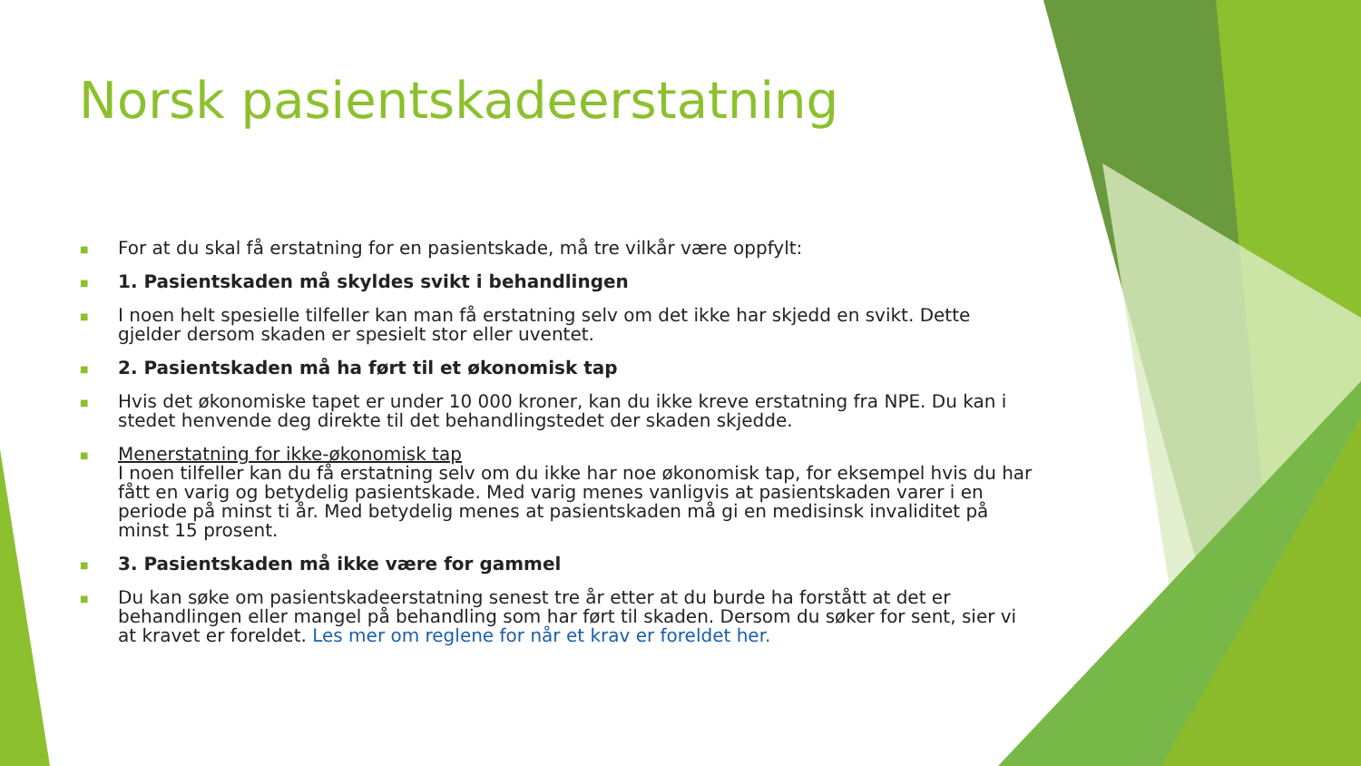Norsk pasientskadeerstatning
■ For at du skal få erstatning for en pasientskade, må tre vilkår være oppfylt:
■ 1. Pasientskaden må skyldes svikt i behandlingen
■ I noen helt spesielle tilfeller kan man få erstatning selv om det ikke har skjedd en svikt. Dette gjelder dersom skaden er spesielt stor eller uventet.
■ 2. Pasientskaden må ha ført til et økonomisk tap
■ Hvis det økonomiske tapet er under 10 000 kroner, kan du ikke kreve erstatning fra NPE. Du kan i stedet henvende deg direkte til det behandlingstedet der skaden skjedde.
■ Menerstatning for ikke-økonomisk tap
I noen tilfeller kan du få erstatning selv om du ikke har noe økonomisk tap, for eksempel hvis du har fått en varig og betydelig pasientskade. Med varig menes vanligvis at pasientskaden varer i en periode på minst ti år. Med betydelig menes at pasientskaden må gi en medisinsk invaliditet på minst 15 prosent.
■ 3. Pasientskaden må ikke være for gammel
■ Du kan søke om pasientskadeerstatning senest tre år etter at du burde ha forstått at det er behandlingen eller mangel på behandling som har ført til skaden. Dersom du søker for sent, sier vi at kravet er foreldet. Les mer om reglene for når et krav er foreldet her.